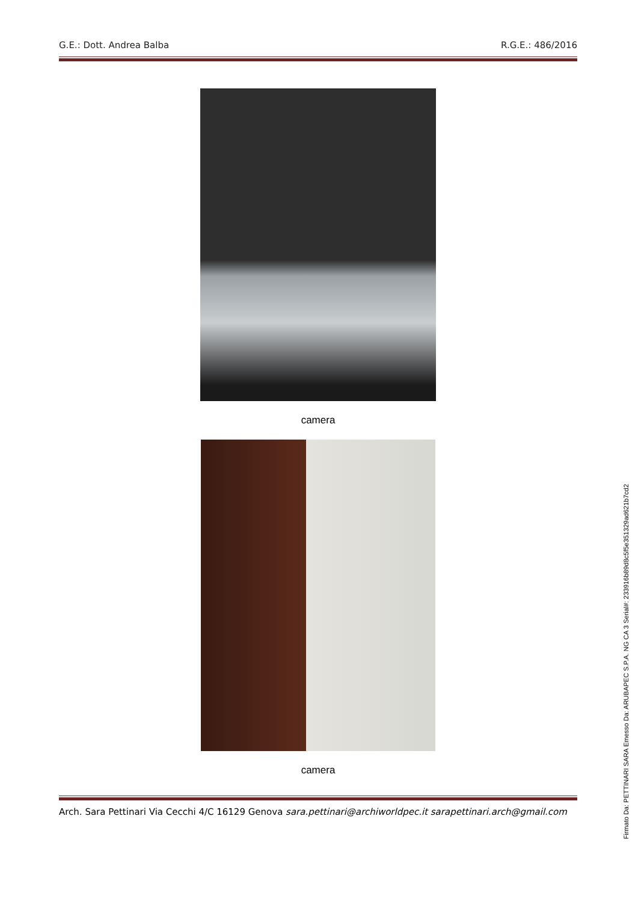G.E.: Dott. Andrea Balba R.G.E.: 486/2016
camera
camera
Arch. Sara Pettinari Via Cecchi 4/C 16129 Genova sara.pettinari@archiworldpec.it sarapettinari.arch@gmail.com
Firmato Da: PETTINARI SARA Emesso Da: ARUBAPEC S.P.A. NG CA 3 Serial#: 233916b89d8c5f5e351329ad621b7cd2